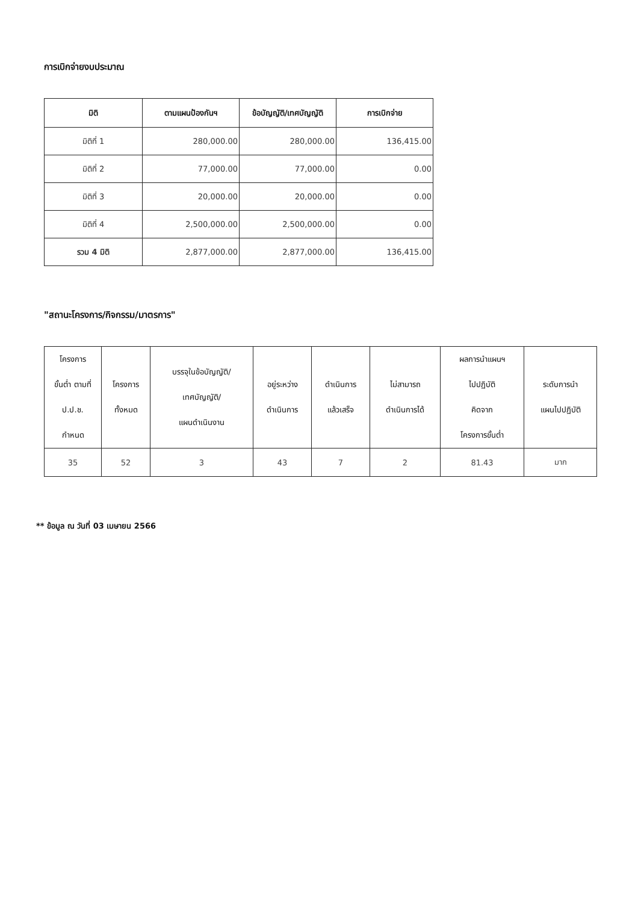การเบิกจ่ายงบประมาณ
| มิติ | ตามแผนป้องกันฯ | ข้อบัญญัติ/เทศบัญญัติ | การเบิกจ่าย |
| --- | --- | --- | --- |
| มิติที่ 1 | 280,000.00 | 280,000.00 | 136,415.00 |
| มิติที่ 2 | 77,000.00 | 77,000.00 | 0.00 |
| มิติที่ 3 | 20,000.00 | 20,000.00 | 0.00 |
| มิติที่ 4 | 2,500,000.00 | 2,500,000.00 | 0.00 |
| รวม 4 มิติ | 2,877,000.00 | 2,877,000.00 | 136,415.00 |
"สถานะโครงการ/กิจกรรม/มาตรการ"
| โครงการ ขั้นต่ำ ตามที่ ป.ป.ช. กำหนด | โครงการ ทั้งหมด | บรรจุในข้อบัญญัติ/ เทศบัญญัติ/ แผนดำเนินงาน | อยู่ระหว่าง ดำเนินการ | ดำเนินการ แล้วเสร็จ | ไม่สามารถ ดำเนินการได้ | ผลการนำแผนฯ ไปปฏิบัติ คิดจาก โครงการขั้นต่ำ | ระดับการนำ แผนไปปฏิบัติ |
| --- | --- | --- | --- | --- | --- | --- | --- |
| 35 | 52 | 3 | 43 | 7 | 2 | 81.43 | มาก |
** ข้อมูล ณ วันที่ 03 เมษายน 2566